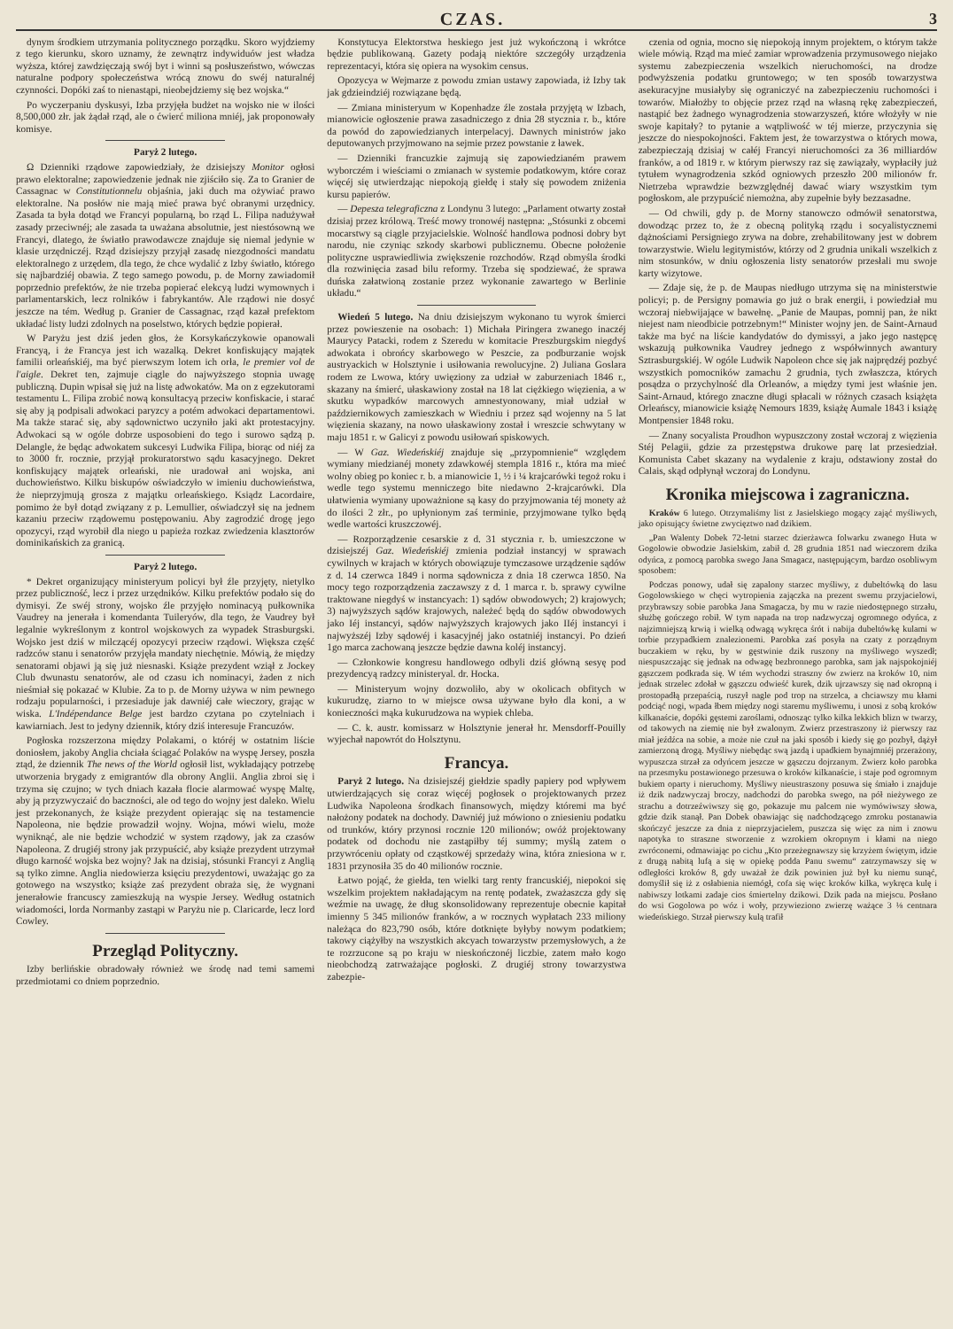CZAS. 3
dynym środkiem utrzymania politycznego porządku. Skoro wyjdziemy z tego kierunku, skoro uznamy, że zewnątrz indywiduów jest władza wyższa, której zawdzięczają swój byt i winni są posłuszeństwo, wówczas naturalne podpory społeczeństwa wrócą znowu do swéj naturalnéj czynności. Dopóki zaś to nienastąpi, nieobejdziemy się bez wojska.“
Po wyczerpaniu dyskusyi, Izba przyjęła budżet na wojsko nie w ilości 8,500,000 złr. jak żądał rząd, ale o ćwierć miliona mniéj, jak proponowały komisye.
Paryż 2 lutego.
Ω Dzienniki rządowe zapowiedziały, że dzisiejszy Monitor ogłosi prawo elektoralne; zapowiedzenie jednak nie zjiściło się. Za to Granier de Cassagnac w Constitutionnelu objaśnia, jaki duch ma ożywiać prawo elektoralne. Na posłów nie mają mieć prawa być obranymi urzędnicy. Zasada ta była dotąd we Francyi popularną, bo rząd L. Filipa nadużywał zasady przeciwnéj; ale zasada ta uważana absolutnie, jest niestósowną we Francyi, dlatego, że światło prawodawcze znajduje się niemal jedynie w klasie urzędniczéj. Rząd dzisiejszy przyjął zasadę niezgodności mandatu elektoralnego z urzędem, dla tego, że chce wydalić z Izby światło, którego się najbardziéj obawia. Z tego samego powodu, p. de Morny zawiadomił poprzednio prefektów, że nie trzeba popierać elekcyą ludzi wymownych i parlamentarskich, lecz rolników i fabrykantów. Ale rządowi nie dosyć jeszcze na tém. Według p. Granier de Cassagnac, rząd kazał prefektom układać listy ludzi zdolnych na poselstwo, których będzie popierał.
W Paryżu jest dziś jeden głos, że Korsykańczykowie opanowali Francyą, i że Francya jest ich wazalką. Dekret konfiskujący majątek familii orleańskiéj, ma być pierwszym lotem ich orła, le premier vol de l'aigle. Dekret ten, zajmuje ciągle do najwyższego stopnia uwagę publiczną. Dupin wpisał się już na listę adwokatów. Ma on z egzekutorami testamentu L. Filipa zrobić nową konsultacyą przeciw konfiskacie, i starać się aby ją podpisali adwokaci paryzcy a potém adwokaci departamentowi. Ma także starać się, aby sądownictwo uczyniło jaki akt protestacyjny. Adwokaci są w ogóle dobrze usposobieni do tego i surowo sądzą p. Delangle, że będąc adwokatem sukcesyi Ludwika Filipa, biorąc od niéj za to 3000 fr. rocznie, przyjął prokuratorstwo sądu kasacyjnego. Dekret konfiskujący majątek orleański, nie uradował ani wojska, ani duchowieństwo. Kilku biskupów oświadczyło w imieniu duchowieństwa, że nieprzyjmują grosza z majątku orleańskiego. Ksiądz Lacordaire, pomimo że był dotąd związany z p. Lemullier, oświadczył się na jednem kazaniu przeciw rządowemu postępowaniu. Aby zagrodzić drogę jego opozycyi, rząd wyrobił dla niego u papieża rozkaz zwiedzenia klasztorów dominikańskich za granicą.
Paryż 2 lutego.
* Dekret organizujący ministeryum policyi był źle przyjęty, nietylko przez publiczność, lecz i przez urzędników. Kilku prefektów podało się do dymisyi. Ze swéj strony, wojsko źle przyjęło nominacyą pułkownika Vaudrey na jenerała i komendanta Tuileryów, dla tego, że Vaudrey był legalnie wykreślonym z kontrol wojskowych za wypadek Strasburgski. Wojsko jest dziś w milczącéj opozycyi przeciw rządowi. Większa część radzców stanu i senatorów przyjęła mandaty niechętnie. Mówią, że między senatorami objawi ją się już niesnaski. Książe prezydent wziął z Jockey Club dwunastu senatorów, ale od czasu ich nominacyi, żaden z nich nieśmiał się pokazać w Klubie. Za to p. de Morny używa w nim pewnego rodzaju popularności, i przesiaduje jak dawniéj całe wieczory, grając w wiska. L'Indépendance Belge jest bardzo czytana po czytelniach i kawiarniach. Jest to jedyny dziennik, który dziś interesuje Francuzów.
Pogłoska rozszerzona między Polakami, o któréj w ostatnim liście doniosłem, jakoby Anglia chciała ściągać Polaków na wyspę Jersey, poszła ztąd, że dziennik The news of the World ogłosił list, wykładający potrzebę utworzenia brygady z emigrantów dla obrony Anglii. Anglia zbroi się i trzyma się czujno; w tych dniach kazała flocie alarmować wyspę Maltę, aby ją przyzwyczaić do baczności, ale od tego do wojny jest daleko. Wielu jest przekonanych, że książe prezydent opierając się na testamencie Napoleona, nie będzie prowadził wojny. Wojna, mówi wielu, może wyniknąć, ale nie będzie wchodzić w system rządowy, jak za czasów Napoleona. Z drugiéj strony jak przypuścić, aby książe prezydent utrzymał długo karność wojska bez wojny? Jak na dzisiaj, stósunki Francyi z Anglią są tylko zimne. Anglia niedowierza księciu prezydentowi, uważając go za gotowego na wszystko; książe zaś prezydent obraża się, że wygnani jenerałowie francuscy zamieszkują na wyspie Jersey. Według ostatnich wiadomości, lorda Normanby zastąpi w Paryżu nie p. Claricarde, lecz lord Cowley.
Przegląd Polityczny.
Izby berlińskie obradowały również we środę nad temi samemi przedmiotami co dniem poprzednio.
Konstytucya Elektorstwa heskiego jest już wykończoną i wkrótce będzie publikowaną. Gazety podają niektóre szczegóły urządzenia reprezentacyi, która się opiera na wysokim census.
Opozycya w Wejmarze z powodu zmian ustawy zapowiada, iż Izby tak jak gdzieindziéj rozwiązane będą.
— Zmiana ministeryum w Kopenhadze źle została przyjętą w Izbach, mianowicie ogłoszenie prawa zasadniczego z dnia 28 stycznia r. b., które da powód do zapowiedzianych interpelacyj. Dawnych ministrów jako deputowanych przyjmowano na sejmie przez powstanie z ławek.
— Dzienniki francuzkie zajmują się zapowiedzianém prawem wyborczém i wieściami o zmianach w systemie podatkowym, które coraz więcéj się utwierdzając niepokoją giełdę i stały się powodem zniżenia kursu papierów.
— Depesza telegraficzna z Londynu 3 lutego: „Parlament otwarty został dzisiaj przez królową. Treść mowy tronowéj następna: „Stósunki z obcemi mocarstwy są ciągle przyjacielskie. Wolność handlowa podnosi dobry byt narodu, nie czyniąc szkody skarbowi publicznemu. Obecne położenie polityczne usprawiedliwia zwiększenie rozchodów. Rząd obmyśla środki dla rozwinięcia zasad bilu reformy. Trzeba się spodziewać, że sprawa duńska załatwioną zostanie przez wykonanie zawartego w Berlinie układu.“
Wiedeń 5 lutego. Na dniu dzisiejszym wykonano tu wyrok śmierci przez powieszenie na osobach: 1) Michała Piringera zwanego inaczéj Maurycy Patacki, rodem z Szeredu w komitacie Preszburgskim niegdyś adwokata i obrońcy skarbowego w Peszcie, za podburzanie wojsk austryackich w Holsztynie i usiłowania rewolucyjne. 2) Juliana Goslara rodem ze Lwowa, który uwięziony za udział w zaburzeniach 1846 r., skazany na śmierć, ułaskawiony został na 18 lat ciężkiego więzienia, a w skutku wypadków marcowych amnestyonowany, miał udział w październikowych zamieszkach w Wiedniu i przez sąd wojenny na 5 lat więzienia skazany, na nowo ułaskawiony został i wreszcie schwytany w maju 1851 r. w Galicyi z powodu usiłowań spiskowych.
— W Gaz. Wiedeńskiéj znajduje się „przypomnienie“ względem wymiany miedzianéj monety zdawkowéj stempla 1816 r., która ma mieć wolny obieg po koniec r. b. a mianowicie 1, ½ i ¼ krajcarówki tegoż roku i wedle tego systemu menniczego bite niedawno 2-krajcarówki. Dla ułatwienia wymiany upoważnione są kasy do przyjmowania téj monety aż do ilości 2 złr., po upłynionym zaś terminie, przyjmowane tylko będą wedle wartości kruszczowéj.
— Rozporządzenie cesarskie z d. 31 stycznia r. b. umieszczone w dzisiejszéj Gaz. Wiedeńskiéj zmienia podział instancyj w sprawach cywilnych w krajach w których obowiązuje tymczasowe urządzenie sądów z d. 14 czerwca 1849 i norma sądownicza z dnia 18 czerwca 1850. Na mocy tego rozporządzenia zaczawszy z d. 1 marca r. b. sprawy cywilne traktowane niegdyś w instancyach: 1) sądów obwodowych; 2) krajowych; 3) najwyższych sądów krajowych, należeć będą do sądów obwodowych jako Iéj instancyi, sądów najwyższych krajowych jako IIéj instancyi i najwyższéj Izby sądowéj i kasacyjnéj jako ostatniéj instancyi. Po dzień 1go marca zachowaną jeszcze będzie dawna koléj instancyj.
— Członkowie kongresu handlowego odbyli dziś główną sesyę pod prezydencyą radzcy ministeryal. dr. Hocka.
— Ministeryum wojny dozwoliło, aby w okolicach obfitych w kukurudzę, ziarno to w miejsce owsa używane było dla koni, a w konieczności mąka kukurudzowa na wypiek chleba.
— C. k. austr. komissarz w Holsztynie jenerał hr. Mensdorff-Pouilly wyjechał napowrót do Holsztynu.
Francya.
Paryż 2 lutego. Na dzisiejszéj giełdzie spadły papiery pod wpływem utwierdzających się coraz więcéj pogłosek o projektowanych przez Ludwika Napoleona środkach finansowych, między któremi ma być nałożony podatek na dochody. Dawniéj już mówiono o zniesieniu podatku od trunków, który przynosi rocznie 120 milionów; owóż projektowany podatek od dochodu nie zastąpiłby téj summy; myślą zatem o przywróceniu opłaty od cząstkowéj sprzedaży wina, która zniesiona w r. 1831 przynosiła 35 do 40 milionów rocznie.
Łatwo pojąć, że giełda, ten wielki targ renty francuskiéj, niepokoi się wszelkim projektem nakładającym na rentę podatek, zważaszcza gdy się weźmie na uwagę, że dług skonsolidowany reprezentuje obecnie kapitał imienny 5 345 milionów franków, a w rocznych wypłatach 233 miliony należąca do 823,790 osób, które dotknięte byłyby nowym podatkiem; takowy ciążyłby na wszystkich akcyach towarzystw przemysłowych, a że te rozrzucone są po kraju w nieskończonéj liczbie, zatem mało kogo nieobchodzą zatrważające pogłoski. Z drugiéj strony towarzystwa zabezpie-
czenia od ognia, mocno się niepokoją innym projektem, o którym także wiele mówią. Rząd ma mieć zamiar wprowadzenia przymusowego niejako systemu zabezpieczenia wszelkich nieruchomości, na drodze podwyższenia podatku gruntowego; w ten sposób towarzystwa asekuracyjne musiałyby się ograniczyć na zabezpieczeniu ruchomości i towarów. Miałożby to objęcie przez rząd na własną rękę zabezpieczeń, nastąpić bez żadnego wynagrodzenia stowarzyszeń, które włożyły w nie swoje kapitały? to pytanie a wątpliwość w téj mierze, przyczynia się jeszcze do niespokojności. Faktem jest, że towarzystwa o których mowa, zabezpieczają dzisiaj w całéj Francyi nieruchomości za 36 milliardów franków, a od 1819 r. w którym pierwszy raz się zawiązały, wypłaciły już tytułem wynagrodzenia szkód ogniowych przeszło 200 milionów fr. Nietrzeba wprawdzie bezwzględnéj dawać wiary wszystkim tym pogłoskom, ale przypuścić niemożna, aby zupełnie były bezzasadne.
— Od chwili, gdy p. de Morny stanowczo odmówił senatorstwa, dowodząc przez to, że z obecną polityką rządu i socyalistycznemi dążnościami Persigniego zrywa na dobre, zrehabilitowany jest w dobrem towarzystwie. Wielu legitymistów, którzy od 2 grudnia unikali wszelkich z nim stosunków, w dniu ogłoszenia listy senatorów przesłali mu swoje karty wizytowe.
— Zdaje się, że p. de Maupas niedługo utrzyma się na ministerstwie policyi; p. de Persigny pomawia go już o brak energii, i powiedział mu wczoraj niebwijające w bawełnę. „Panie de Maupas, pomnij pan, że nikt niejest nam nieodbicie potrzebnym!“ Minister wojny jen. de Saint-Arnaud także ma być na liście kandydatów do dymissyi, a jako jego następcę wskazują pułkownika Vaudrey jednego z współwinnych awantury Sztrasburgskiéj. W ogóle Ludwik Napoleon chce się jak najprędzéj pozbyć wszystkich pomocników zamachu 2 grudnia, tych zwłaszcza, których posądza o przychylność dla Orleanów, a między tymi jest właśnie jen. Saint-Arnaud, którego znaczne długi spłacali w różnych czasach książęta Orleańscy, mianowicie książę Nemours 1839, książę Aumale 1843 i książę Montpensier 1848 roku.
— Znany socyalista Proudhon wypuszczony został wczoraj z więzienia Stéj Pelagii, gdzie za przestępstwa drukowe parę lat przesiedział. Komunista Cabet skazany na wydalenie z kraju, odstawiony został do Calais, skąd odpłynął wczoraj do Londynu.
Kronika miejscowa i zagraniczna.
Kraków 6 lutego. Otrzymaliśmy list z Jasielskiego mogący zająć myśliwych, jako opisujący świetne zwycięztwo nad dzikiem.
„Pan Walenty Dobek 72-letni starzec dzierżawca folwarku zwanego Huta w Gogolowie obwodzie Jasielskim, zabił d. 28 grudnia 1851 nad wieczorem dzika odyńca, z pomocą parobka swego Jana Smagacz, następującym, bardzo osobliwym sposobem:
Podczas ponowy, udał się zapalony starzec myśliwy, z dubeltówką do lasu Gogolowskiego w chęci wytropienia zajączka na prezent swemu przyjacielowi, przybrawszy sobie parobka Jana Smagacza, by mu w razie niedostępnego strzału, służbę gończego robił. W tym napada na trop nadzwyczaj ogromnego odyńca, z najzimniejszą krwią i wielką odwagą wykręca śrót i nabija dubeltówkę kulami w torbie przypadkiem znalezionemi. Parobka zaś posyła na czaty z porządnym buczakiem w ręku, by w gęstwinie dzik ruszony na myśliwego wyszedł; niespuszczając się jednak na odwagę bezbronnego parobka, sam jak najspokojniéj gąszczem podkrada się. W tém wychodzi straszny ów zwierz na kroków 10, nim jednak strzelec zdołał w gąszczu odwieść kurek, dzik ujrzawszy się nad okropną i prostopadłą przepaścią, ruszył nagle pod trop na strzelca, a chciawszy mu kłami podciąć nogi, wpada łbem między nogi staremu myśliwemu, i unosi z sobą kroków kilkanaście, dopóki gęstemi zaroślami, odnosząc tylko kilka lekkich blizn w twarzy, od takowych na ziemię nie był zwalonym. Zwierz przestraszony iż pierwszy raz miał jeźdźca na sobie, a może nie czuł na jaki sposób i kiedy się go pozbył, dążył zamierzoną drogą. Myśliwy niebędąc swą jazdą i upadkiem bynajmniéj przerażony, wypuszcza strzał za odyńcem jeszcze w gąszczu dojrzanym. Zwierz koło parobka na przesmyku postawionego przesuwa o kroków kilkanaście, i staje pod ogromnym bukiem oparty i nieruchomy. Myśliwy nieustraszony posuwa się śmiało i znajduje iż dzik nadzwyczaj broczy, nadchodzi do parobka swego, na pół nieżywego ze strachu a dotrzeźwiwszy się go, pokazuje mu palcem nie wymówiwszy słowa, gdzie dzik stanął. Pan Dobek obawiając się nadchodzącego zmroku postanawia skończyć jeszcze za dnia z nieprzyjacielem, puszcza się więc za nim i znowu napotyka to straszne stworzenie z wzrokiem okropnym i kłami na niego zwróconemi, odmawiając po cichu „Kto przeżegnawszy się krzyżem świętym, idzie z drugą nabitą lufą a się w opiekę podda Panu swemu“ zatrzymawszy się w odległości kroków 8, gdy uważał że dzik powinien już był ku niemu sunąć, domyślił się iż z osłabienia niemógł, cofa się więc kroków kilka, wykręca kulę i nabiwszy lotkami zadaje cios śmiertelny dzikowi. Dzik pada na miejscu. Posłano do wsi Gogolowa po wóz i woły, przywieziono zwierzę ważące 3 ⅛ centnara wiedeńskiego. Strzał pierwszy kulą trafił